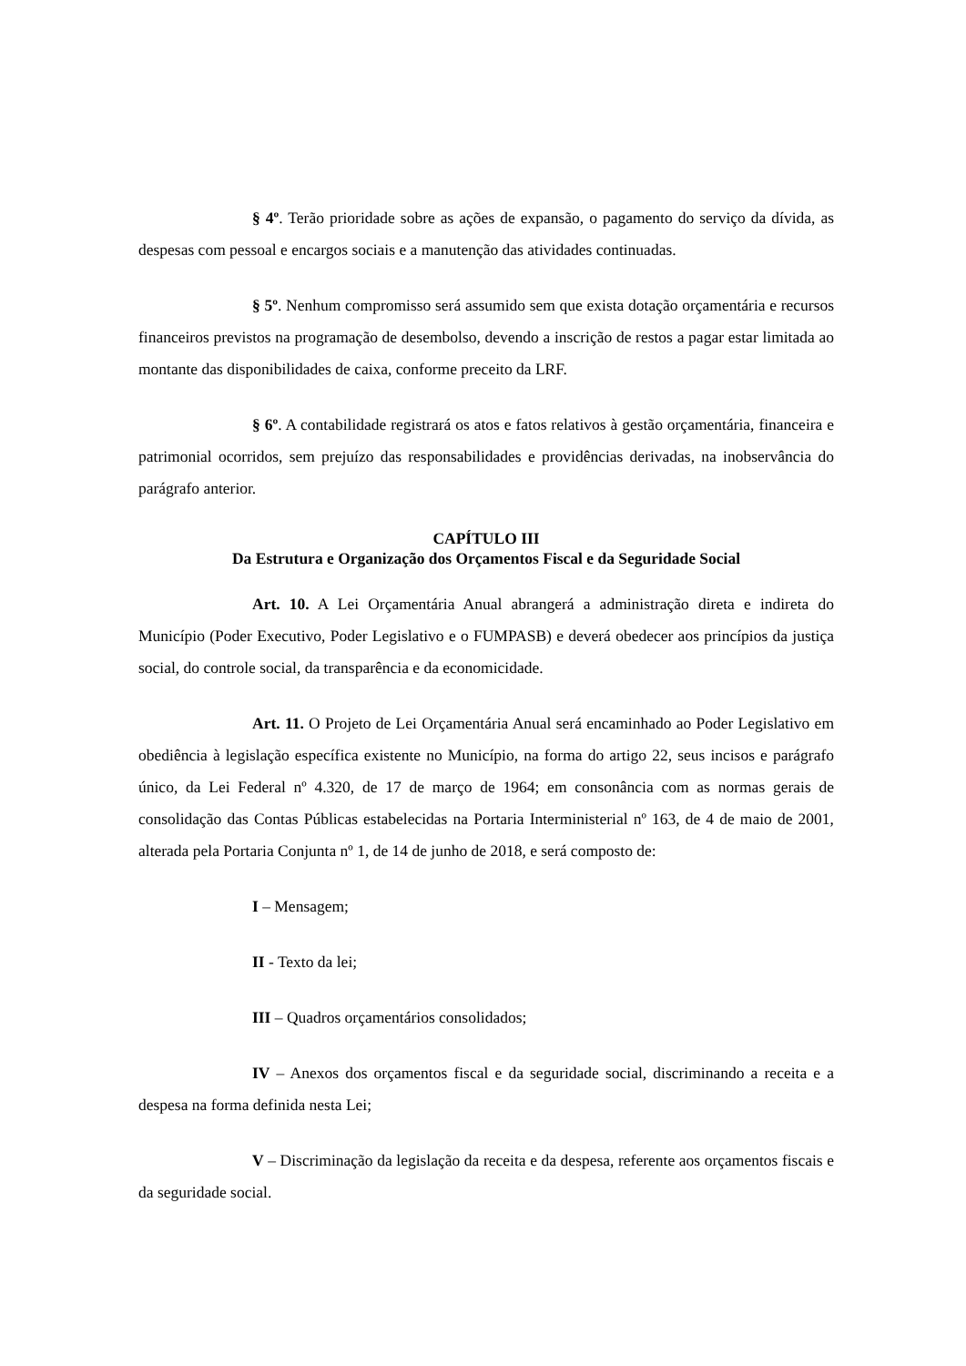§ 4º. Terão prioridade sobre as ações de expansão, o pagamento do serviço da dívida, as despesas com pessoal e encargos sociais e a manutenção das atividades continuadas.
§ 5º. Nenhum compromisso será assumido sem que exista dotação orçamentária e recursos financeiros previstos na programação de desembolso, devendo a inscrição de restos a pagar estar limitada ao montante das disponibilidades de caixa, conforme preceito da LRF.
§ 6º. A contabilidade registrará os atos e fatos relativos à gestão orçamentária, financeira e patrimonial ocorridos, sem prejuízo das responsabilidades e providências derivadas, na inobservância do parágrafo anterior.
CAPÍTULO III
Da Estrutura e Organização dos Orçamentos Fiscal e da Seguridade Social
Art. 10. A Lei Orçamentária Anual abrangerá a administração direta e indireta do Município (Poder Executivo, Poder Legislativo e o FUMPASB) e deverá obedecer aos princípios da justiça social, do controle social, da transparência e da economicidade.
Art. 11. O Projeto de Lei Orçamentária Anual será encaminhado ao Poder Legislativo em obediência à legislação específica existente no Município, na forma do artigo 22, seus incisos e parágrafo único, da Lei Federal nº 4.320, de 17 de março de 1964; em consonância com as normas gerais de consolidação das Contas Públicas estabelecidas na Portaria Interministerial nº 163, de 4 de maio de 2001, alterada pela Portaria Conjunta nº 1, de 14 de junho de 2018, e será composto de:
I – Mensagem;
II - Texto da lei;
III – Quadros orçamentários consolidados;
IV – Anexos dos orçamentos fiscal e da seguridade social, discriminando a receita e a despesa na forma definida nesta Lei;
V – Discriminação da legislação da receita e da despesa, referente aos orçamentos fiscais e da seguridade social.